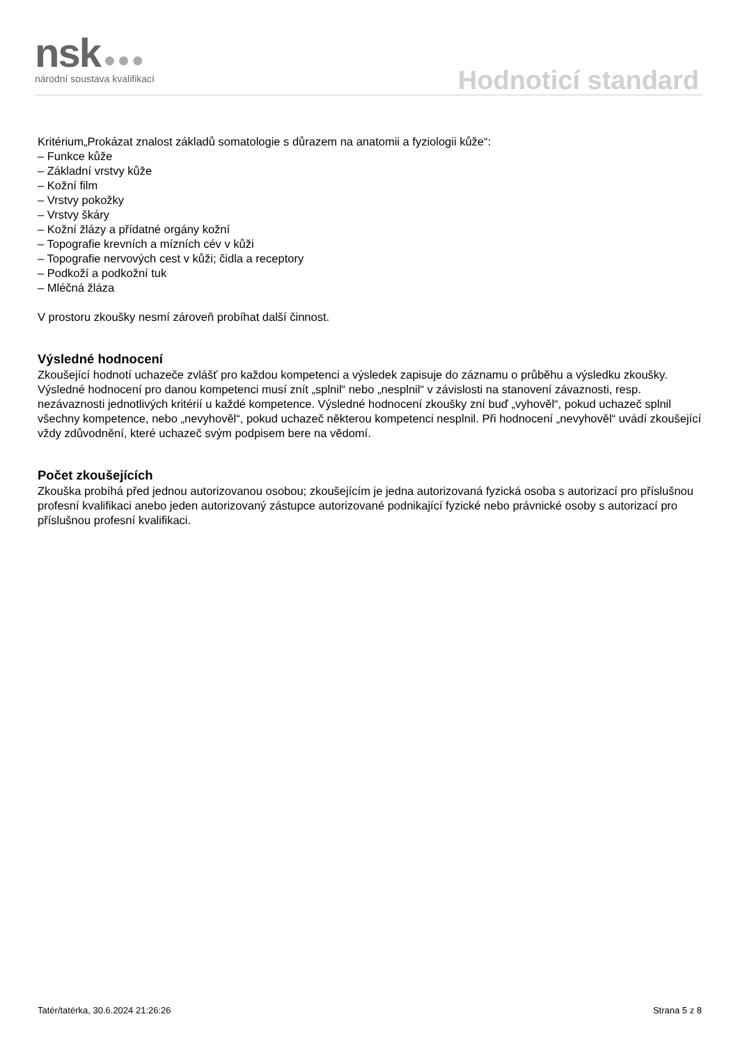nsk ●●●
národní soustava kvalifikací
Hodnoticí standard
Kritérium„Prokázat znalost základů somatologie s důrazem na anatomii a fyziologii kůže“:
– Funkce kůže
– Základní vrstvy kůže
– Kožní film
– Vrstvy pokožky
– Vrstvy škáry
– Kožní žlázy a přídatné orgány kožní
– Topografie krevních a mízních cév v kůži
– Topografie nervových cest v kůži; čidla a receptory
– Podkoží a podkožní tuk
– Mléčná žláza
V prostoru zkoušky nesmí zároveň probíhat další činnost.
Výsledné hodnocení
Zkoušející hodnotí uchazeče zvlášť pro každou kompetenci a výsledek zapisuje do záznamu o průběhu a výsledku zkoušky. Výsledné hodnocení pro danou kompetenci musí znít „splnil“ nebo „nesplnil“ v závislosti na stanovení závaznosti, resp. nezávaznosti jednotlivých kritérií u každé kompetence. Výsledné hodnocení zkoušky zní buď „vyhověl“, pokud uchazeč splnil všechny kompetence, nebo „nevyhověl“, pokud uchazeč některou kompetenci nesplnil. Při hodnocení „nevyhověl“ uvádí zkoušející vždy zdůvodnění, které uchazeč svým podpisem bere na vědomí.
Počet zkoušejících
Zkouška probíhá před jednou autorizovanou osobou; zkoušejícím je jedna autorizovaná fyzická osoba s autorizací pro příslušnou profesní kvalifikaci anebo jeden autorizovaný zástupce autorizované podnikající fyzické nebo právnické osoby s autorizací pro příslušnou profesní kvalifikaci.
Tatér/tatérka, 30.6.2024 21:26:26 Strana 5 z 8